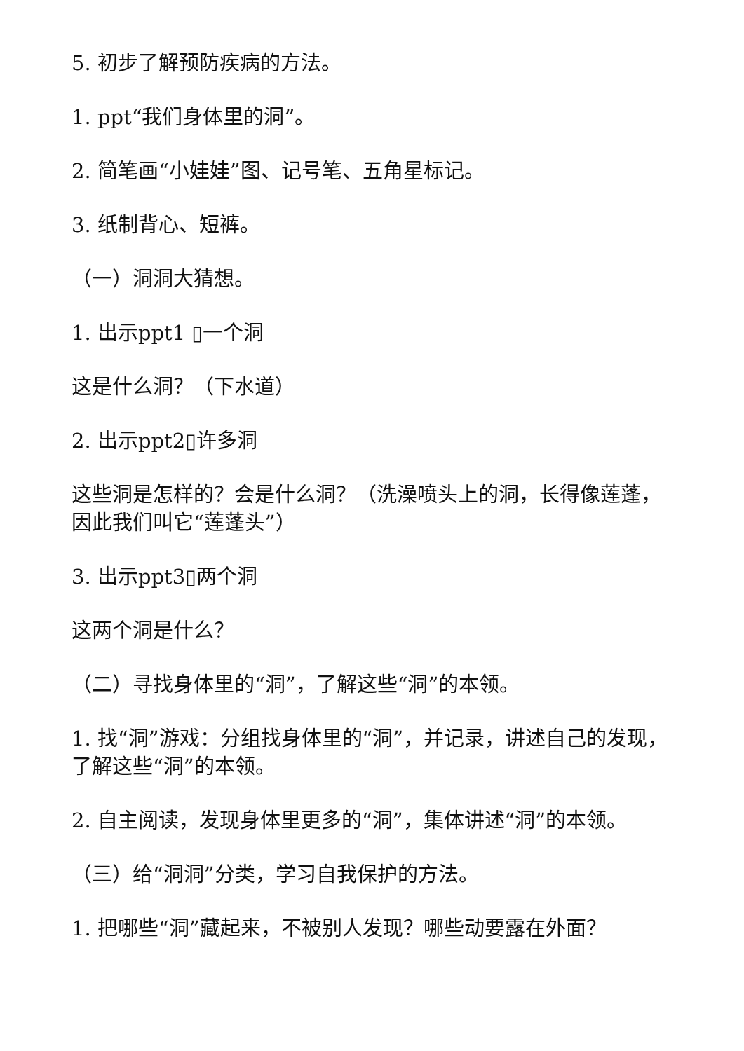5. 初步了解预防疾病的方法。
1. ppt“我们身体里的洞”。
2. 简笔画“小娃娃”图、记号笔、五角星标记。
3. 纸制背心、短裤。
（一）洞洞大猜想。
1. 出示ppt1 ▯一个洞
这是什么洞？（下水道）
2. 出示ppt2▯许多洞
这些洞是怎样的？会是什么洞？（洗澡喷头上的洞，长得像莲蓬，因此我们叫它“莲蓬头”）
3. 出示ppt3▯两个洞
这两个洞是什么？
（二）寻找身体里的“洞”，了解这些“洞”的本领。
1. 找“洞”游戏：分组找身体里的“洞”，并记录，讲述自己的发现，了解这些“洞”的本领。
2. 自主阅读，发现身体里更多的“洞”，集体讲述“洞”的本领。
（三）给“洞洞”分类，学习自我保护的方法。
1. 把哪些“洞”藏起来，不被别人发现？哪些动要露在外面？